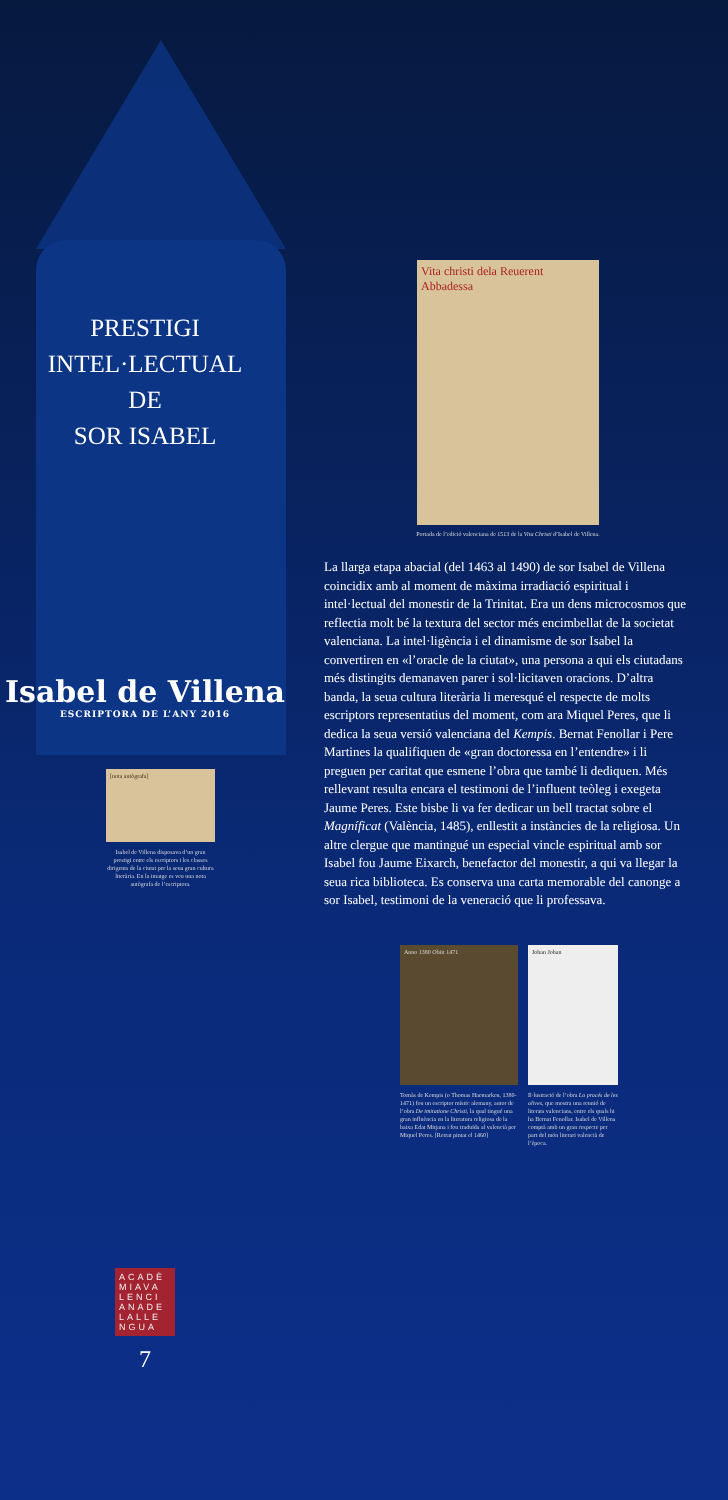PRESTIGI
INTEL·LECTUAL
DE
SOR ISABEL
Isabel de Villena
ESCRIPTORA DE L’ANY 2016
[nota autògrafa]
Isabel de Villena disposava d’un gran prestigi entre els escriptors i les classes dirigents de la ciutat per la seua gran cultura literària. En la imatge es veu una nota autògrafa de l’escriptora.
ACADÈ MIAVA LENCI ANADE LALLE NGUA
7
Vita christi dela Reuerent Abbadessa
Portada de l’edició valenciana de 1513 de la Vita Christi d’Isabel de Villena.
La llarga etapa abacial (del 1463 al 1490) de sor Isabel de Villena coincidix amb al moment de màxima irradiació espiritual i intel·lectual del monestir de la Trinitat. Era un dens microcosmos que reflectia molt bé la textura del sector més encimbellat de la societat valenciana. La intel·ligència i el dinamisme de sor Isabel la convertiren en «l’oracle de la ciutat», una persona a qui els ciutadans més distingits demanaven parer i sol·licitaven oracions. D’altra banda, la seua cultura literària li meresqué el respecte de molts escriptors representatius del moment, com ara Miquel Peres, que li dedica la seua versió valenciana del Kempis. Bernat Fenollar i Pere Martines la qualifiquen de «gran doctoressa en l’entendre» i li preguen per caritat que esmene l’obra que també li dediquen. Més rellevant resulta encara el testimoni de l’influent teòleg i exegeta Jaume Peres. Este bisbe li va fer dedicar un bell tractat sobre el Magníficat (València, 1485), enllestit a instàncies de la religiosa. Un altre clergue que mantingué un especial vincle espiritual amb sor Isabel fou Jaume Eixarch, benefactor del monestir, a qui va llegar la seua rica biblioteca. Es conserva una carta memorable del canonge a sor Isabel, testimoni de la veneració que li professava.
Anno 1380 Obiit 1471
Tomàs de Kempis (o Thomas Haemarken, 1380-1471) fou un escriptor místic alemany, autor de l’obra De imitatione Christi, la qual tingué una gran influència en la literatura religiosa de la baixa Edat Mitjana i fou traduïda al valencià per Miquel Peres. [Retrat pintat el 1460]
Johan Johan
Il·lustració de l’obra Lo procés de les olives, que mostra una reunió de literats valencians, entre els quals hi ha Bernat Fenollar. Isabel de Villena comptà amb un gran respecte per part del món literari valencià de l’època.